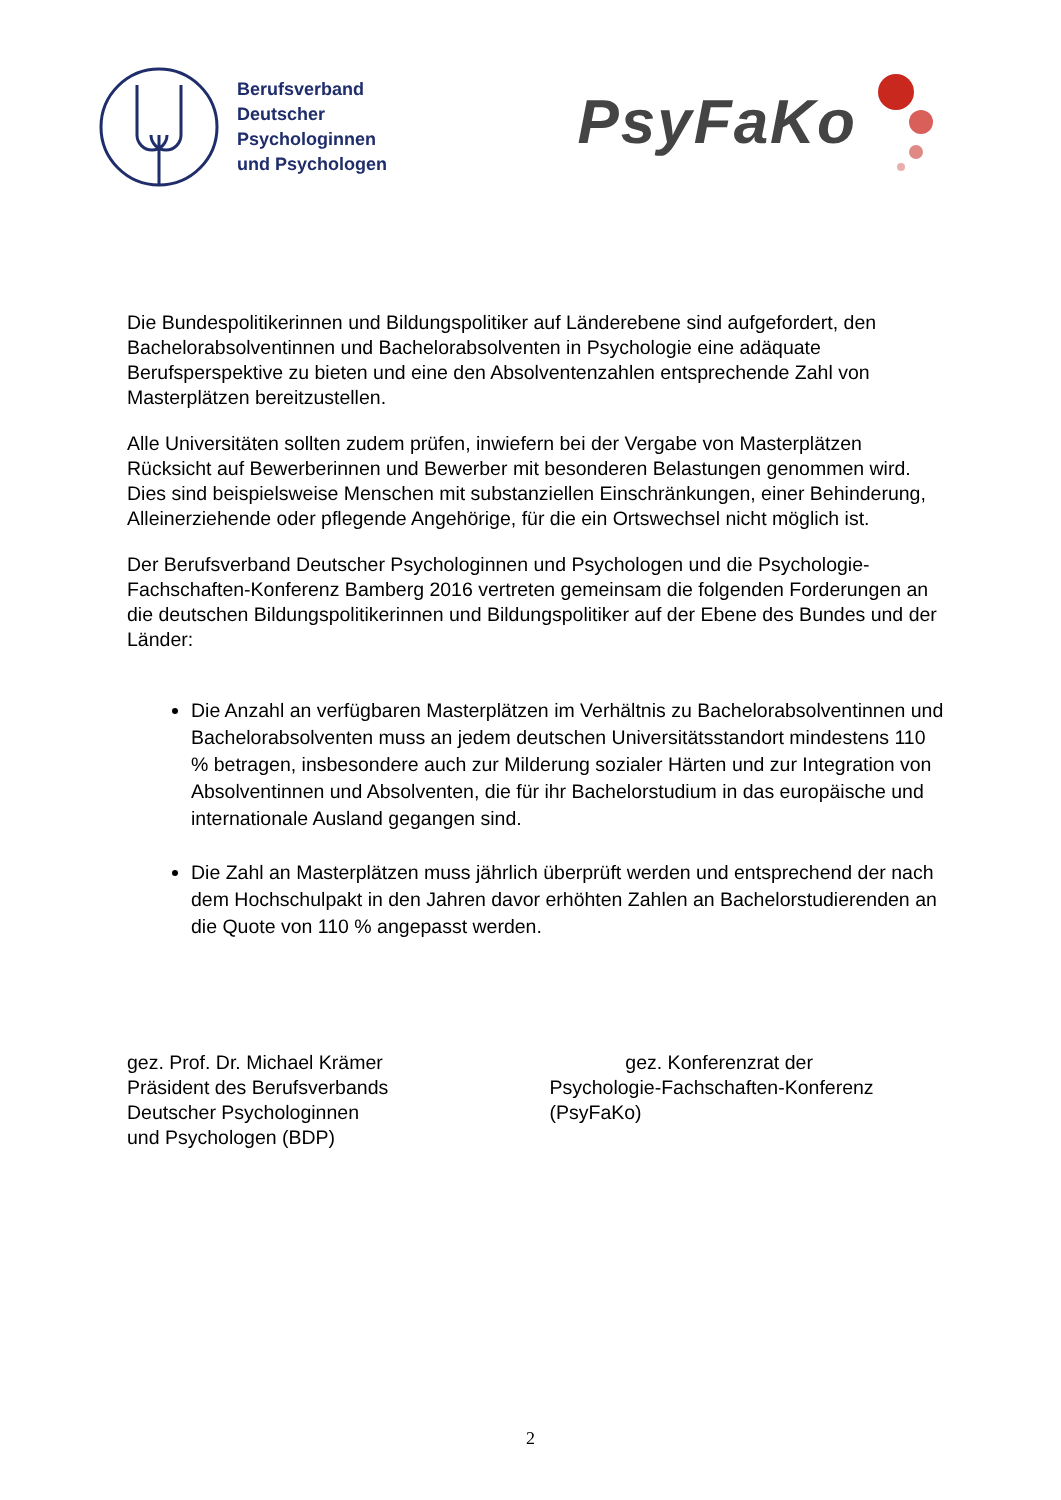Berufsverband
Deutscher
Psychologinnen
und Psychologen
PsyFaKo
Die Bundespolitikerinnen und Bildungspolitiker auf Länderebene sind aufgefordert, den Bachelorabsolventinnen und Bachelorabsolventen in Psychologie eine adäquate Berufsperspektive zu bieten und eine den Absolventenzahlen entsprechende Zahl von Masterplätzen bereitzustellen.
Alle Universitäten sollten zudem prüfen, inwiefern bei der Vergabe von Masterplätzen Rücksicht auf Bewerberinnen und Bewerber mit besonderen Belastungen genommen wird. Dies sind beispielsweise Menschen mit substanziellen Einschränkungen, einer Behinderung, Alleinerziehende oder pflegende Angehörige, für die ein Ortswechsel nicht möglich ist.
Der Berufsverband Deutscher Psychologinnen und Psychologen und die Psychologie-Fachschaften-Konferenz Bamberg 2016 vertreten gemeinsam die folgenden Forderungen an die deutschen Bildungspolitikerinnen und Bildungspolitiker auf der Ebene des Bundes und der Länder:
Die Anzahl an verfügbaren Masterplätzen im Verhältnis zu Bachelorabsolventinnen und Bachelorabsolventen muss an jedem deutschen Universitätsstandort mindestens 110 % betragen, insbesondere auch zur Milderung sozialer Härten und zur Integration von Absolventinnen und Absolventen, die für ihr Bachelorstudium in das europäische und internationale Ausland gegangen sind.
Die Zahl an Masterplätzen muss jährlich überprüft werden und entsprechend der nach dem Hochschulpakt in den Jahren davor erhöhten Zahlen an Bachelorstudierenden an die Quote von 110 % angepasst werden.
gez. Prof. Dr. Michael Krämer
Präsident des Berufsverbands
Deutscher Psychologinnen
und Psychologen (BDP)
gez. Konferenzrat der
Psychologie-Fachschaften-Konferenz
(PsyFaKo)
2